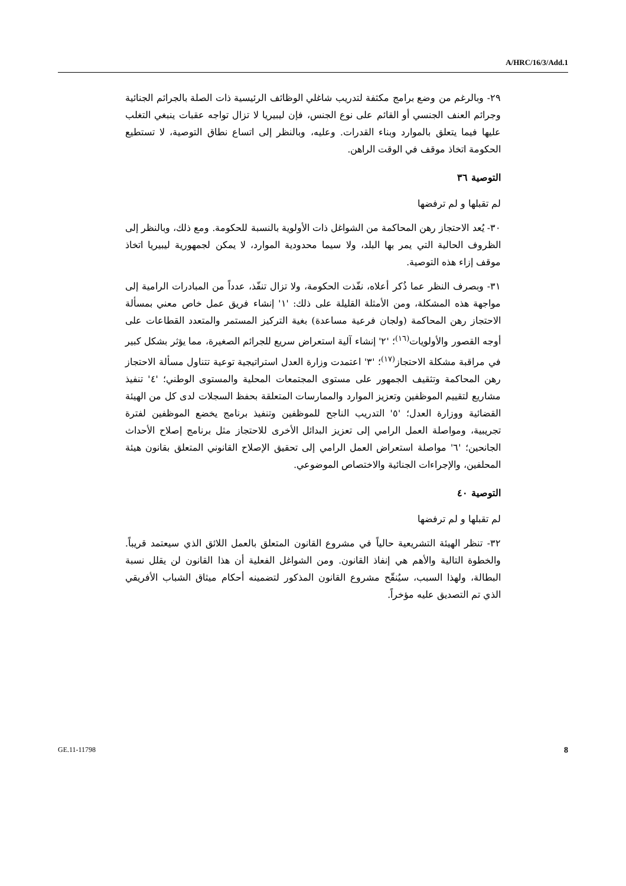A/HRC/16/3/Add.1
٢٩- وبالرغم من وضع برامج مكثفة لتدريب شاغلي الوظائف الرئيسية ذات الصلة بالجرائم الجنائية وجرائم العنف الجنسي أو القائم على نوع الجنس، فإن ليبيريا لا تزال تواجه عقبات ينبغي التغلب عليها فيما يتعلق بالموارد وبناء القدرات. وعليه، وبالنظر إلى اتساع نطاق التوصية، لا تستطيع الحكومة اتخاذ موقف في الوقت الراهن.
التوصية ٣٦
لم تقبلها و لم ترفضها
٣٠- يُعد الاحتجاز رهن المحاكمة من الشواغل ذات الأولوية بالنسبة للحكومة. ومع ذلك، وبالنظر إلى الظروف الحالية التي يمر بها البلد، ولا سيما محدودية الموارد، لا يمكن لجمهورية ليبيريا اتخاذ موقف إزاء هذه التوصية.
٣١- وبصرف النظر عما ذُكر أعلاه، نفّذت الحكومة، ولا تزال تنفّذ، عدداً من المبادرات الرامية إلى مواجهة هذه المشكلة، ومن الأمثلة القليلة على ذلك: '١' إنشاء فريق عمل خاص معني بمسألة الاحتجاز رهن المحاكمة (ولجان فرعية مساعدة) بغية التركيز المستمر والمتعدد القطاعات على أوجه القصور والأولويات<sup>(١٦)</sup>؛ '٢' إنشاء آلية استعراض سريع للجرائم الصغيرة، مما يؤثر بشكل كبير في مراقبة مشكلة الاحتجاز<sup>(١٧)</sup>؛ '٣' اعتمدت وزارة العدل استراتيجية توعية تتناول مسألة الاحتجاز رهن المحاكمة وتثقيف الجمهور على مستوى المجتمعات المحلية والمستوى الوطني؛ '٤' تنفيذ مشاريع لتقييم الموظفين وتعزيز الموارد والممارسات المتعلقة بحفظ السجلات لدى كل من الهيئة القضائية ووزارة العدل؛ '٥' التدريب الناجح للموظفين وتنفيذ برنامج يخضع الموظفين لفترة تجريبية، ومواصلة العمل الرامي إلى تعزيز البدائل الأخرى للاحتجاز مثل برنامج إصلاح الأحداث الجانحين؛ '٦' مواصلة استعراض العمل الرامي إلى تحقيق الإصلاح القانوني المتعلق بقانون هيئة المحلفين، والإجراءات الجنائية والاختصاص الموضوعي.
التوصية ٤٠
لم تقبلها و لم ترفضها
٣٢- تنظر الهيئة التشريعية حالياً في مشروع القانون المتعلق بالعمل اللائق الذي سيعتمد قريباً. والخطوة التالية والأهم هي إنفاذ القانون. ومن الشواغل الفعلية أن هذا القانون لن يقلل نسبة البطالة، ولهذا السبب، سيُنقّح مشروع القانون المذكور لتضمينه أحكام ميثاق الشباب الأفريقي الذي تم التصديق عليه مؤخراً.
GE.11-11798 8